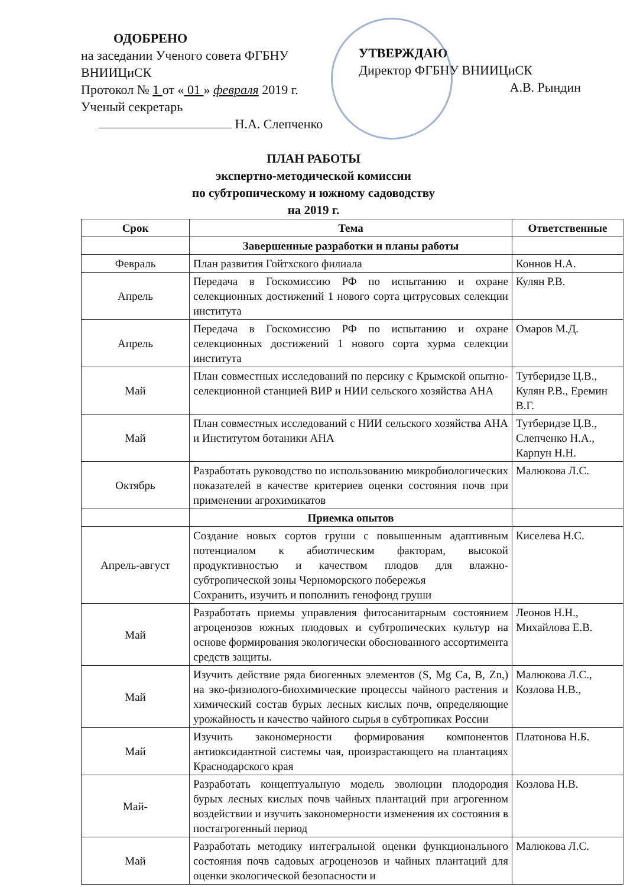ОДОБРЕНО
на заседании Ученого совета ФГБНУ ВНИИЦиСК
Протокол № 1 от « 01 » февраля 2019 г.
Ученый секретарь
Н.А. Слепченко
УТВЕРЖДАЮ
Директор ФГБНУ ВНИИЦиСК
А.В. Рындин
ПЛАН РАБОТЫ
экспертно-методической комиссии
по субтропическому и южному садоводству
на 2019 г.
| Срок | Тема | Ответственные |
| --- | --- | --- |
| | Завершенные разработки и планы работы | |
| Февраль | План развития Гойтхского филиала | Коннов Н.А. |
| Апрель | Передача в Госкомиссию РФ по испытанию и охране селекционных достижений 1 нового сорта цитрусовых селекции института | Кулян Р.В. |
| Апрель | Передача в Госкомиссию РФ по испытанию и охране селекционных достижений 1 нового сорта хурма селекции института | Омаров М.Д. |
| Май | План совместных исследований по персику с Крымской опытно-селекционной станцией ВИР и НИИ сельского хозяйства АНА | Тутберидзе Ц.В., Кулян Р.В., Еремин В.Г. |
| Май | План совместных исследований с НИИ сельского хозяйства АНА и Институтом ботаники АНА | Тутберидзе Ц.В., Слепченко Н.А., Карпун Н.Н. |
| Октябрь | Разработать руководство по использованию микробиологических показателей в качестве критериев оценки состояния почв при применении агрохимикатов | Малюкова Л.С. |
| | Приемка опытов | |
| Апрель-август | Создание новых сортов груши с повышенным адаптивным потенциалом к абиотическим факторам, высокой продуктивностью и качеством плодов для влажно-субтропической зоны Черноморского побережья Сохранить, изучить и пополнить генофонд груши | Киселева Н.С. |
| Май | Разработать приемы управления фитосанитарным состоянием агроценозов южных плодовых и субтропических культур на основе формирования экологически обоснованного ассортимента средств защиты. | Леонов Н.Н., Михайлова Е.В. |
| Май | Изучить действие ряда биогенных элементов (S, Mg Ca, B, Zn,) на эко-физиолого-биохимические процессы чайного растения и химический состав бурых лесных кислых почв, определяющие урожайность и качество чайного сырья в субтропиках России | Малюкова Л.С., Козлова Н.В., |
| Май | Изучить закономерности формирования компонентов антиоксидантной системы чая, произрастающего на плантациях Краснодарского края | Платонова Н.Б. |
| Май- | Разработать концептуальную модель эволюции плодородия бурых лесных кислых почв чайных плантаций при агрогенном воздействии и изучить закономерности изменения их состояния в постагрогенный период | Козлова Н.В. |
| Май | Разработать методику интегральной оценки функционального состояния почв садовых агроценозов и чайных плантаций для оценки экологической безопасности и | Малюкова Л.С. |